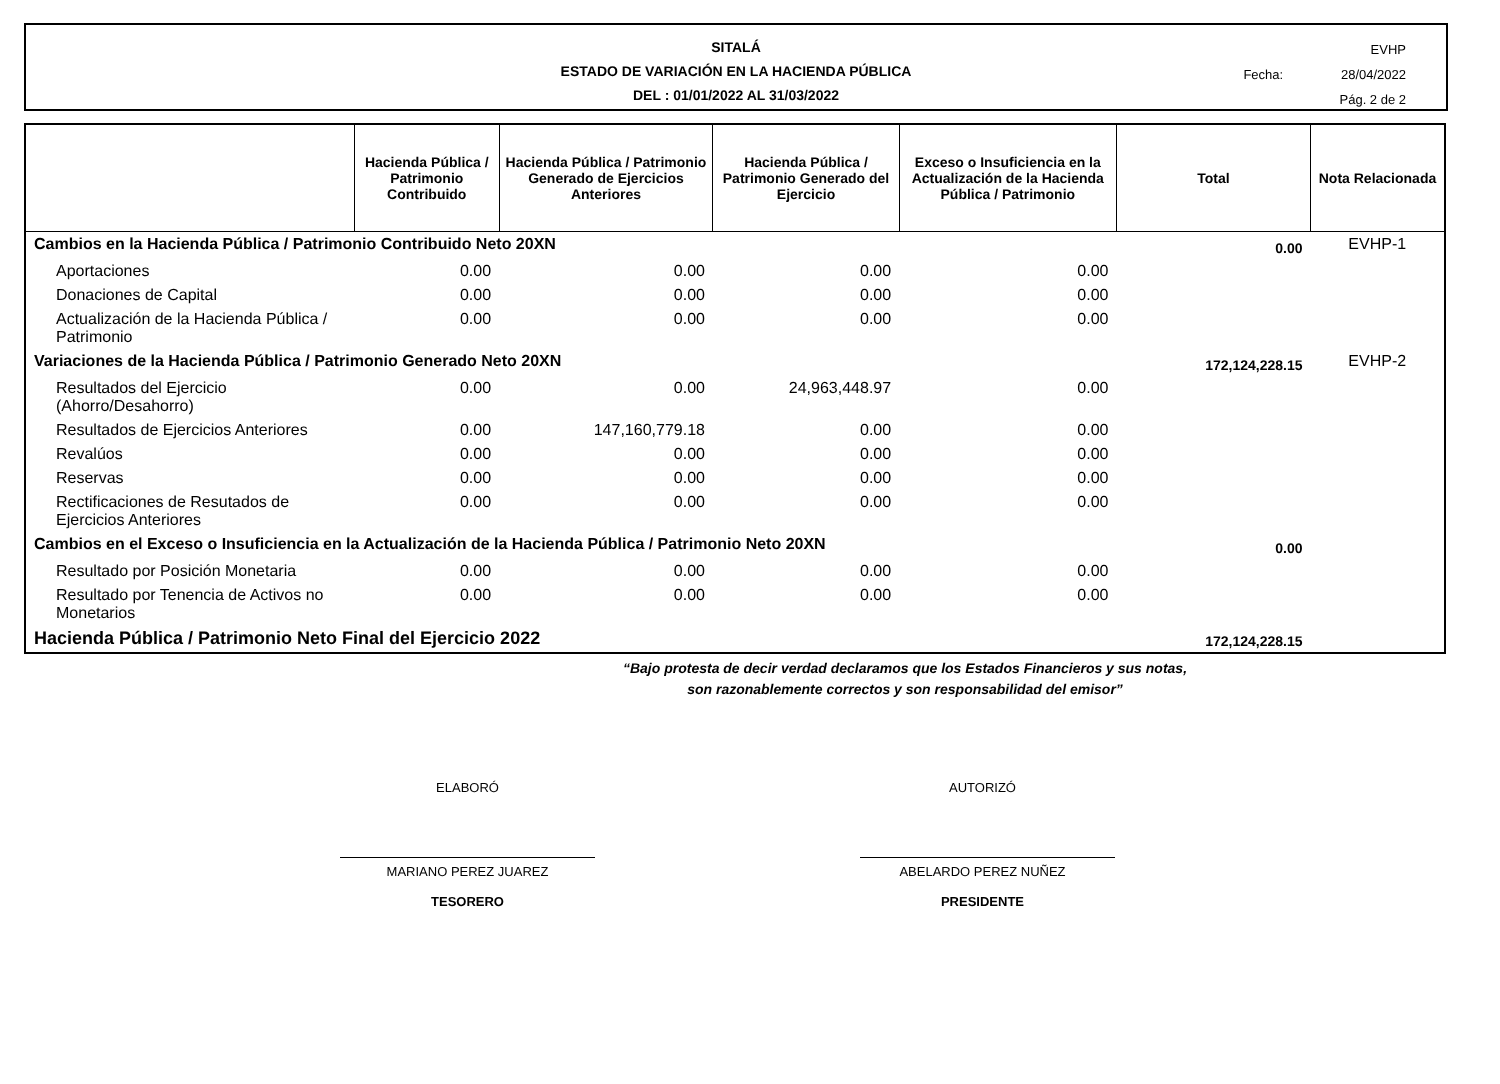SITALÁ
ESTADO DE VARIACIÓN EN LA HACIENDA PÚBLICA
DEL : 01/01/2022 AL 31/03/2022
EVHP
Fecha: 28/04/2022
Pág. 2 de 2
| | Hacienda Pública / Patrimonio Contribuido | Hacienda Pública / Patrimonio Generado de Ejercicios Anteriores | Hacienda Pública / Patrimonio Generado del Ejercicio | Exceso o Insuficiencia en la Actualización de la Hacienda Pública / Patrimonio | Total | Nota Relacionada |
| --- | --- | --- | --- | --- | --- | --- |
| Cambios en la Hacienda Pública / Patrimonio Contribuido Neto 20XN | | | | | 0.00 | EVHP-1 |
| Aportaciones | 0.00 | 0.00 | 0.00 | 0.00 | | |
| Donaciones de Capital | 0.00 | 0.00 | 0.00 | 0.00 | | |
| Actualización de la Hacienda Pública / Patrimonio | 0.00 | 0.00 | 0.00 | 0.00 | | |
| Variaciones de la Hacienda Pública / Patrimonio Generado Neto 20XN | | | | | 172,124,228.15 | EVHP-2 |
| Resultados del Ejercicio (Ahorro/Desahorro) | 0.00 | 0.00 | 24,963,448.97 | 0.00 | | |
| Resultados de Ejercicios Anteriores | 0.00 | 147,160,779.18 | 0.00 | 0.00 | | |
| Revalúos | 0.00 | 0.00 | 0.00 | 0.00 | | |
| Reservas | 0.00 | 0.00 | 0.00 | 0.00 | | |
| Rectificaciones de Resutados de Ejercicios Anteriores | 0.00 | 0.00 | 0.00 | 0.00 | | |
| Cambios en el Exceso o Insuficiencia en la Actualización de la Hacienda Pública / Patrimonio Neto 20XN | | | | | 0.00 | |
| Resultado por Posición Monetaria | 0.00 | 0.00 | 0.00 | 0.00 | | |
| Resultado por Tenencia de Activos no Monetarios | 0.00 | 0.00 | 0.00 | 0.00 | | |
| Hacienda Pública / Patrimonio Neto Final del Ejercicio 2022 | | | | | 172,124,228.15 | |
“Bajo protesta de decir verdad declaramos que los Estados Financieros y sus notas,
son razonablemente correctos y son responsabilidad del emisor”
ELABORÓ
MARIANO PEREZ JUAREZ
TESORERO
AUTORIZÓ
ABELARDO PEREZ NUÑEZ
PRESIDENTE